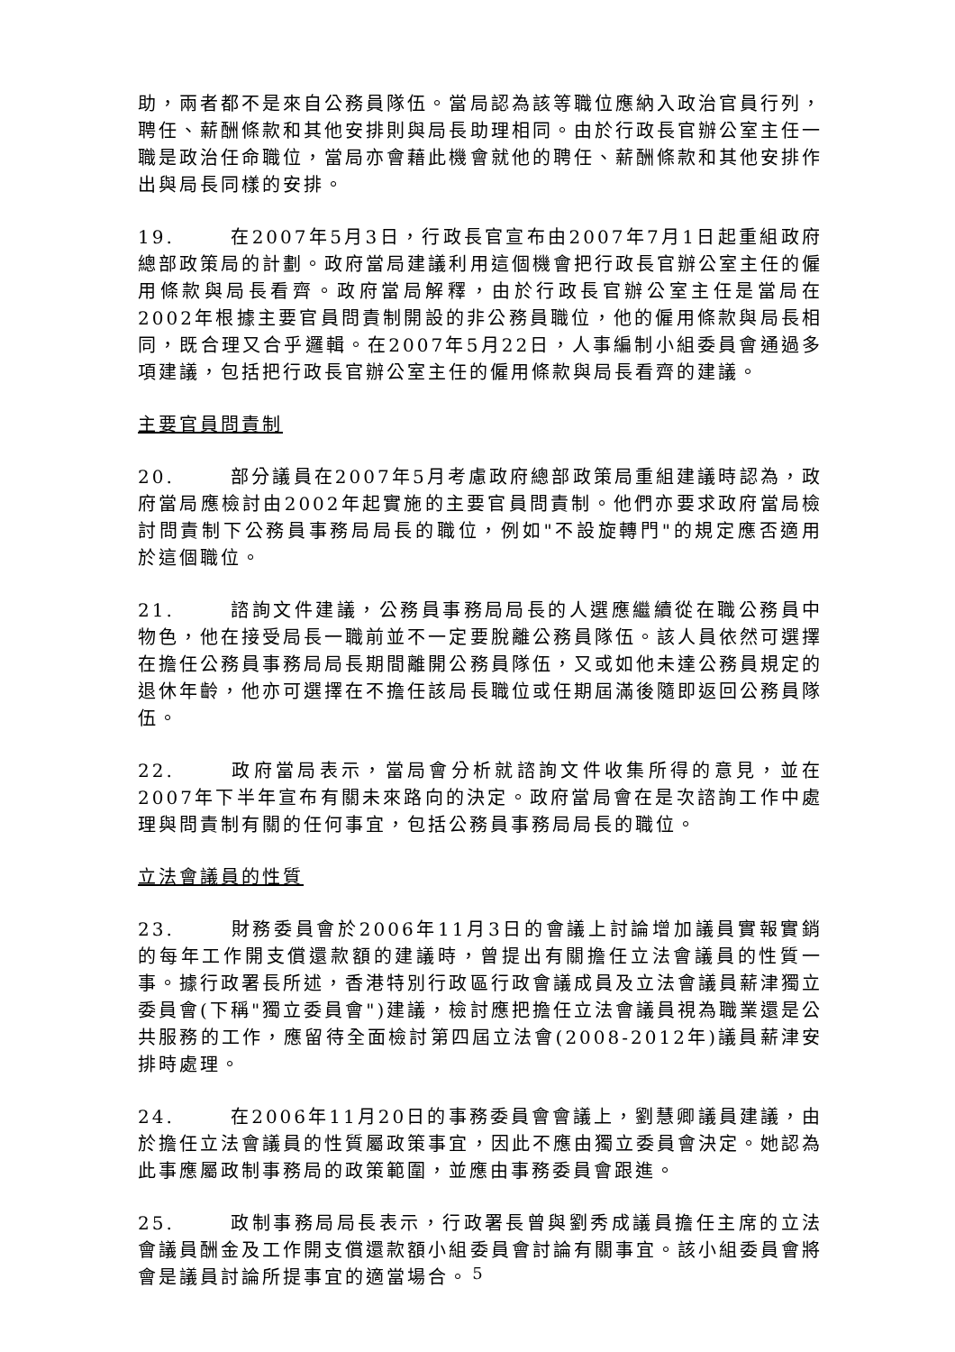助，兩者都不是來自公務員隊伍。當局認為該等職位應納入政治官員行列，聘任、薪酬條款和其他安排則與局長助理相同。由於行政長官辦公室主任一職是政治任命職位，當局亦會藉此機會就他的聘任、薪酬條款和其他安排作出與局長同樣的安排。
19. 在2007年5月3日，行政長官宣布由2007年7月1日起重組政府總部政策局的計劃。政府當局建議利用這個機會把行政長官辦公室主任的僱用條款與局長看齊。政府當局解釋，由於行政長官辦公室主任是當局在2002年根據主要官員問責制開設的非公務員職位，他的僱用條款與局長相同，既合理又合乎邏輯。在2007年5月22日，人事編制小組委員會通過多項建議，包括把行政長官辦公室主任的僱用條款與局長看齊的建議。
主要官員問責制
20. 部分議員在2007年5月考慮政府總部政策局重組建議時認為，政府當局應檢討由2002年起實施的主要官員問責制。他們亦要求政府當局檢討問責制下公務員事務局局長的職位，例如"不設旋轉門"的規定應否適用於這個職位。
21. 諮詢文件建議，公務員事務局局長的人選應繼續從在職公務員中物色，他在接受局長一職前並不一定要脫離公務員隊伍。該人員依然可選擇在擔任公務員事務局局長期間離開公務員隊伍，又或如他未達公務員規定的退休年齡，他亦可選擇在不擔任該局長職位或任期屆滿後隨即返回公務員隊伍。
22. 政府當局表示，當局會分析就諮詢文件收集所得的意見，並在2007年下半年宣布有關未來路向的決定。政府當局會在是次諮詢工作中處理與問責制有關的任何事宜，包括公務員事務局局長的職位。
立法會議員的性質
23. 財務委員會於2006年11月3日的會議上討論增加議員實報實銷的每年工作開支償還款額的建議時，曾提出有關擔任立法會議員的性質一事。據行政署長所述，香港特別行政區行政會議成員及立法會議員薪津獨立委員會(下稱"獨立委員會")建議，檢討應把擔任立法會議員視為職業還是公共服務的工作，應留待全面檢討第四屆立法會(2008-2012年)議員薪津安排時處理。
24. 在2006年11月20日的事務委員會會議上，劉慧卿議員建議，由於擔任立法會議員的性質屬政策事宜，因此不應由獨立委員會決定。她認為此事應屬政制事務局的政策範圍，並應由事務委員會跟進。
25. 政制事務局局長表示，行政署長曾與劉秀成議員擔任主席的立法會議員酬金及工作開支償還款額小組委員會討論有關事宜。該小組委員會將會是議員討論所提事宜的適當場合。
5